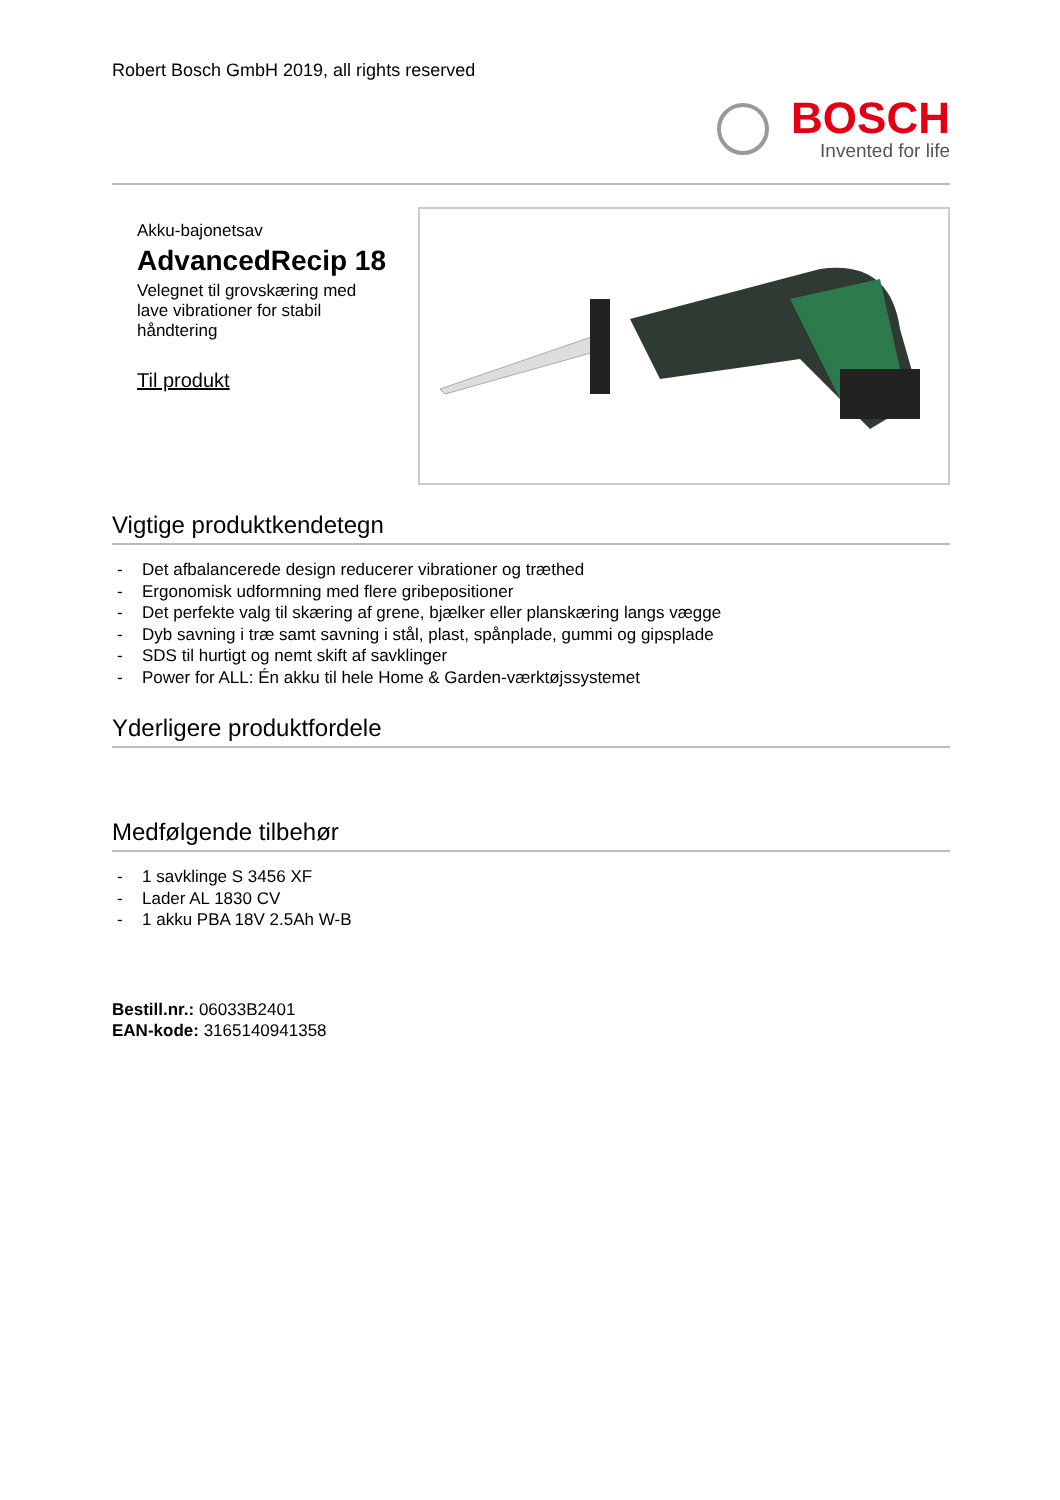Robert Bosch GmbH 2019, all rights reserved
BOSCH
Invented for life
Akku-bajonetsav
AdvancedRecip 18
Velegnet til grovskæring med lave vibrationer for stabil håndtering
Til produkt
Vigtige produktkendetegn
- Det afbalancerede design reducerer vibrationer og træthed
- Ergonomisk udformning med flere gribepositioner
- Det perfekte valg til skæring af grene, bjælker eller planskæring langs vægge
- Dyb savning i træ samt savning i stål, plast, spånplade, gummi og gipsplade
- SDS til hurtigt og nemt skift af savklinger
- Power for ALL: Én akku til hele Home & Garden-værktøjssystemet
Yderligere produktfordele
Medfølgende tilbehør
- 1 savklinge S 3456 XF
- Lader AL 1830 CV
- 1 akku PBA 18V 2.5Ah W-B
Bestill.nr.: 06033B2401
EAN-kode: 3165140941358